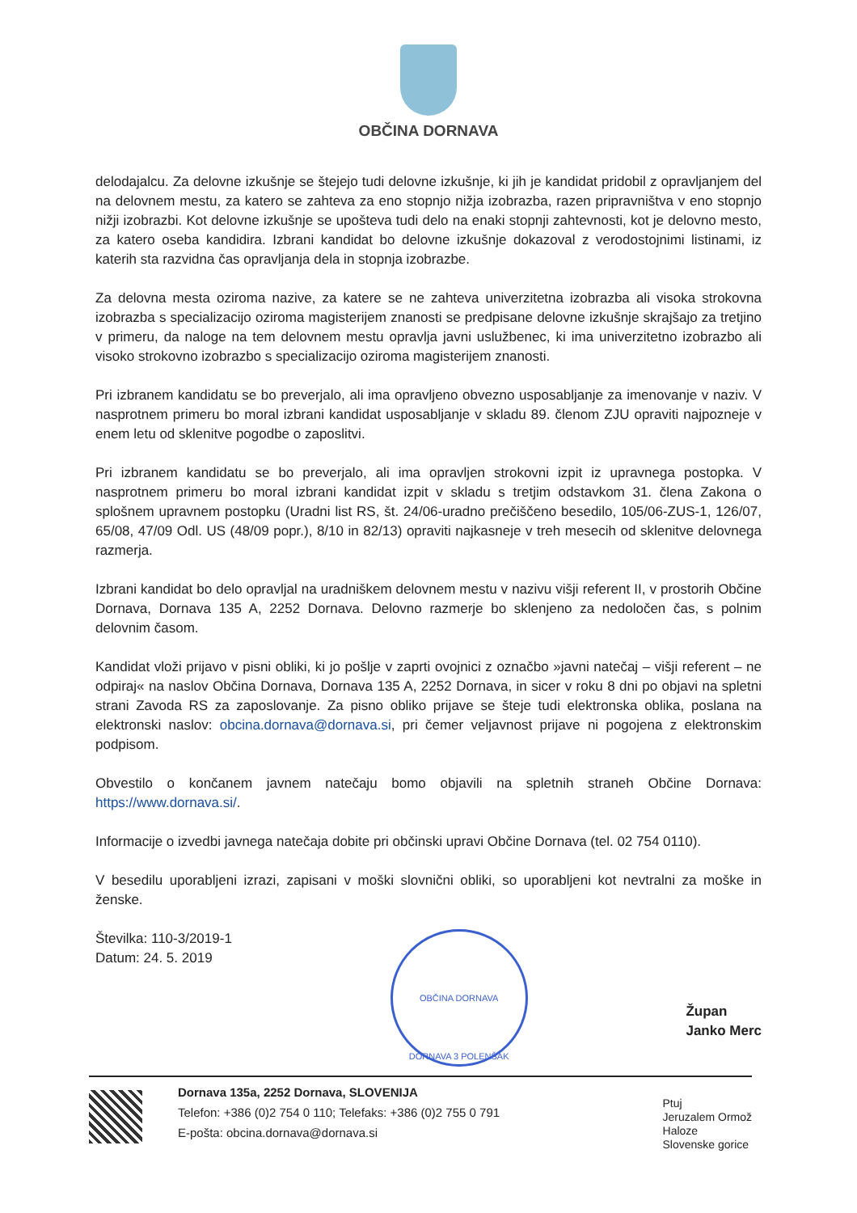OBČINA DORNAVA
delodajalcu. Za delovne izkušnje se štejejo tudi delovne izkušnje, ki jih je kandidat pridobil z opravljanjem del na delovnem mestu, za katero se zahteva za eno stopnjo nižja izobrazba, razen pripravništva v eno stopnjo nižji izobrazbi. Kot delovne izkušnje se upošteva tudi delo na enaki stopnji zahtevnosti, kot je delovno mesto, za katero oseba kandidira. Izbrani kandidat bo delovne izkušnje dokazoval z verodostojnimi listinami, iz katerih sta razvidna čas opravljanja dela in stopnja izobrazbe.
Za delovna mesta oziroma nazive, za katere se ne zahteva univerzitetna izobrazba ali visoka strokovna izobrazba s specializacijo oziroma magisterijem znanosti se predpisane delovne izkušnje skrajšajo za tretjino v primeru, da naloge na tem delovnem mestu opravlja javni uslužbenec, ki ima univerzitetno izobrazbo ali visoko strokovno izobrazbo s specializacijo oziroma magisterijem znanosti.
Pri izbranem kandidatu se bo preverjalo, ali ima opravljeno obvezno usposabljanje za imenovanje v naziv. V nasprotnem primeru bo moral izbrani kandidat usposabljanje v skladu 89. členom ZJU opraviti najpozneje v enem letu od sklenitve pogodbe o zaposlitvi.
Pri izbranem kandidatu se bo preverjalo, ali ima opravljen strokovni izpit iz upravnega postopka. V nasprotnem primeru bo moral izbrani kandidat izpit v skladu s tretjim odstavkom 31. člena Zakona o splošnem upravnem postopku (Uradni list RS, št. 24/06-uradno prečiščeno besedilo, 105/06-ZUS-1, 126/07, 65/08, 47/09 Odl. US (48/09 popr.), 8/10 in 82/13) opraviti najkasneje v treh mesecih od sklenitve delovnega razmerja.
Izbrani kandidat bo delo opravljal na uradniškem delovnem mestu v nazivu višji referent II, v prostorih Občine Dornava, Dornava 135 A, 2252 Dornava. Delovno razmerje bo sklenjeno za nedoločen čas, s polnim delovnim časom.
Kandidat vloži prijavo v pisni obliki, ki jo pošlje v zaprti ovojnici z označbo »javni natečaj – višji referent – ne odpiraj« na naslov Občina Dornava, Dornava 135 A, 2252 Dornava, in sicer v roku 8 dni po objavi na spletni strani Zavoda RS za zaposlovanje. Za pisno obliko prijave se šteje tudi elektronska oblika, poslana na elektronski naslov: obcina.dornava@dornava.si, pri čemer veljavnost prijave ni pogojena z elektronskim podpisom.
Obvestilo o končanem javnem natečaju bomo objavili na spletnih straneh Občine Dornava: https://www.dornava.si/.
Informacije o izvedbi javnega natečaja dobite pri občinski upravi Občine Dornava (tel. 02 754 0110).
V besedilu uporabljeni izrazi, zapisani v moški slovnični obliki, so uporabljeni kot nevtralni za moške in ženske.
Številka: 110-3/2019-1
Datum: 24. 5. 2019
OBČINA DORNAVA
DORNAVA 3 POLENŠAK
Župan
Janko Merc
Dornava 135a, 2252 Dornava, SLOVENIJA
Telefon: +386 (0)2 754 0 110; Telefaks: +386 (0)2 755 0 791
E-pošta: obcina.dornava@dornava.si
Ptuj
Jeruzalem Ormož
Haloze
Slovenske gorice